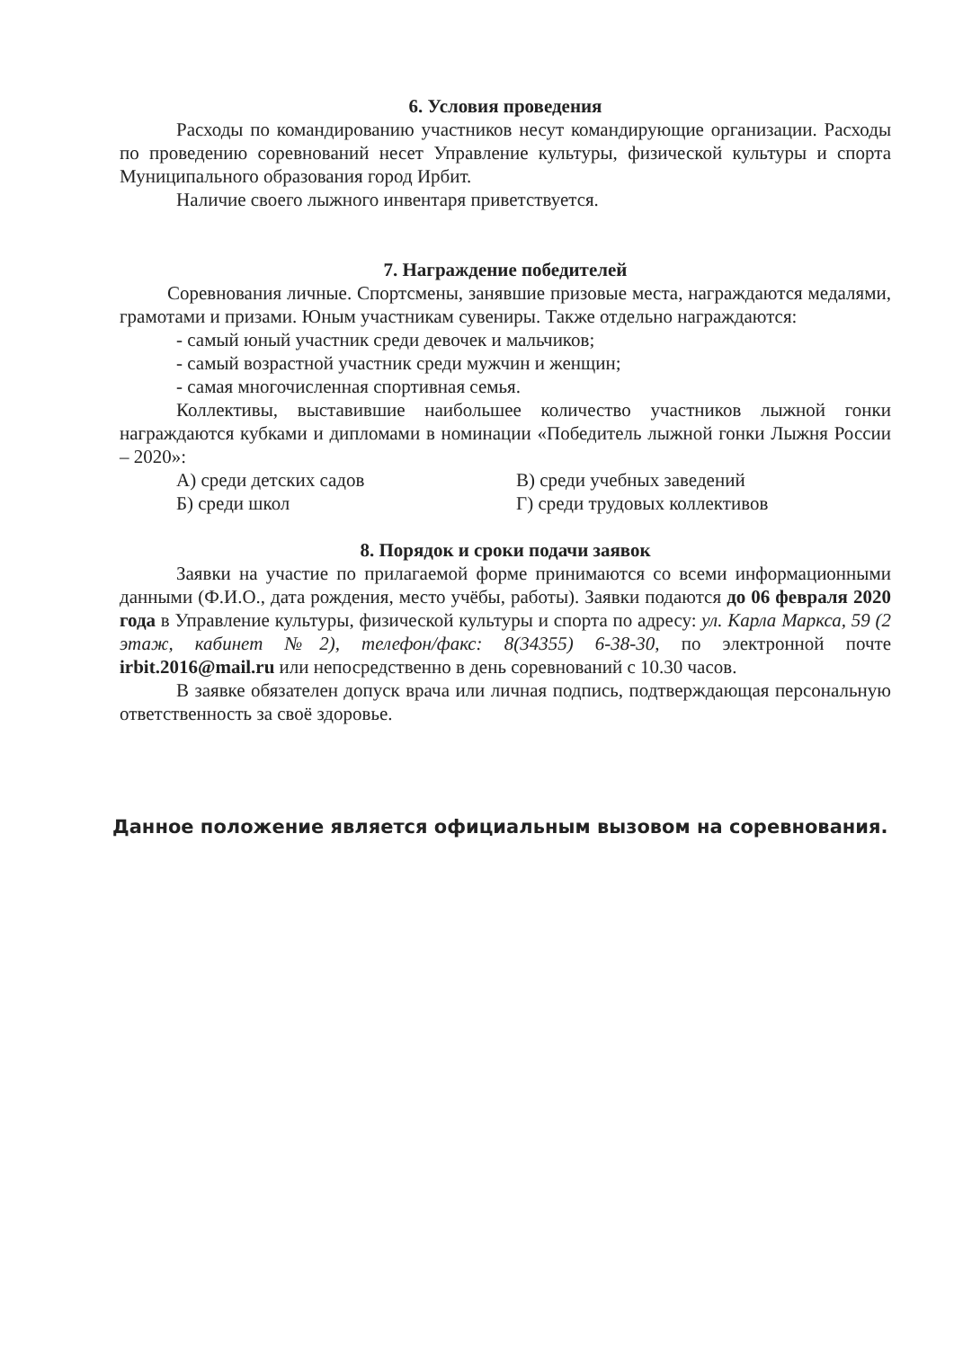6. Условия проведения
Расходы по командированию участников несут командирующие организации. Расходы по проведению соревнований несет Управление культуры, физической культуры и спорта Муниципального образования город Ирбит.
Наличие своего лыжного инвентаря приветствуется.
7. Награждение победителей
Соревнования личные. Спортсмены, занявшие призовые места, награждаются медалями, грамотами и призами. Юным участникам сувениры. Также отдельно награждаются:
- самый юный участник среди девочек и мальчиков;
- самый возрастной участник среди мужчин и женщин;
- самая многочисленная спортивная семья.
Коллективы, выставившие наибольшее количество участников лыжной гонки награждаются кубками и дипломами в номинации «Победитель лыжной гонки Лыжня России – 2020»:
А) среди детских садов В) среди учебных заведений
Б) среди школ Г) среди трудовых коллективов
8. Порядок и сроки подачи заявок
Заявки на участие по прилагаемой форме принимаются со всеми информационными данными (Ф.И.О., дата рождения, место учёбы, работы). Заявки подаются до 06 февраля 2020 года в Управление культуры, физической культуры и спорта по адресу: ул. Карла Маркса, 59 (2 этаж, кабинет №2), телефон/факс: 8(34355) 6-38-30, по электронной почте irbit.2016@mail.ru или непосредственно в день соревнований с 10.30 часов.
В заявке обязателен допуск врача или личная подпись, подтверждающая персональную ответственность за своё здоровье.
Данное положение является официальным вызовом на соревнования.